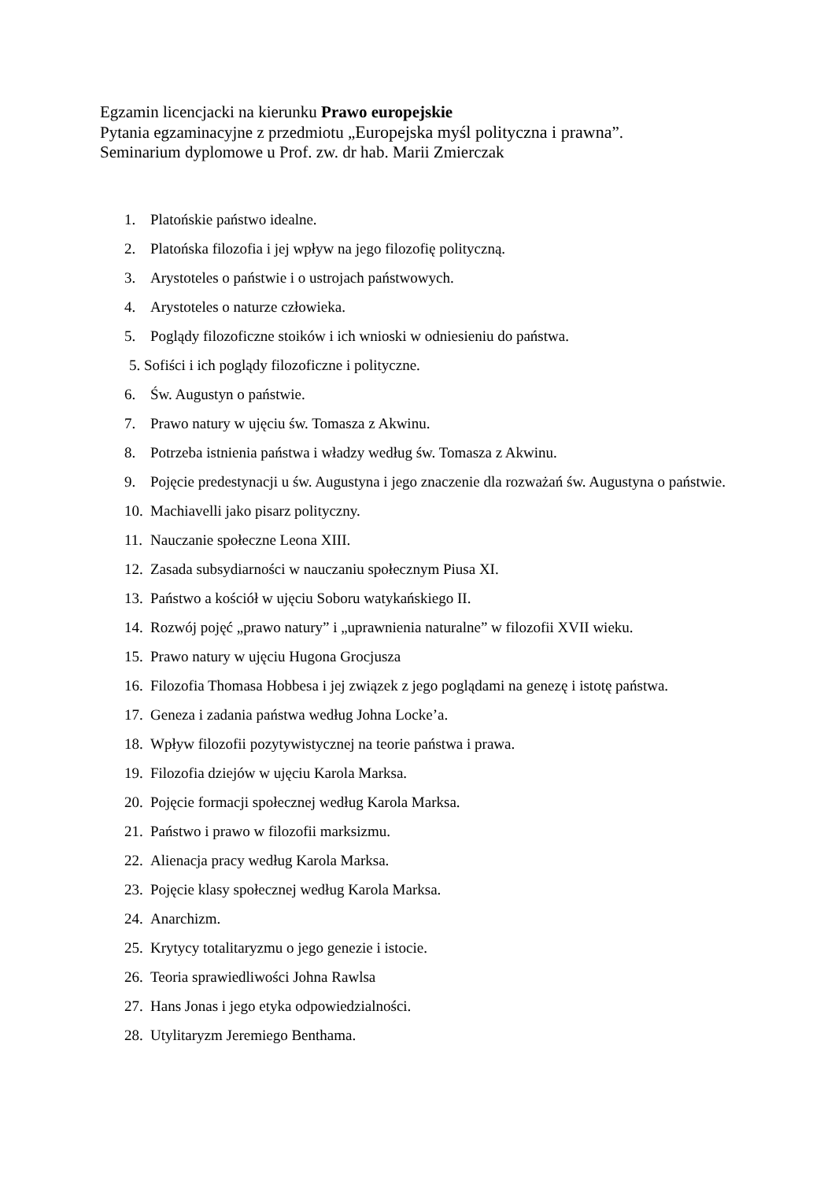Egzamin licencjacki na kierunku Prawo europejskie
Pytania egzaminacyjne z przedmiotu „Europejska myśl polityczna i prawna”.
Seminarium dyplomowe u Prof. zw. dr hab. Marii Zmierczak
1. Platońskie państwo idealne.
2. Platońska filozofia i jej wpływ na jego filozofię polityczną.
3. Arystoteles o państwie i o ustrojach państwowych.
4. Arystoteles o naturze człowieka.
5. Poglądy filozoficzne stoików i ich wnioski w odniesieniu do państwa.
5. Sofiści i ich poglądy filozoficzne i polityczne.
6. Św. Augustyn o państwie.
7. Prawo natury w ujęciu św. Tomasza z Akwinu.
8. Potrzeba istnienia państwa i władzy według św. Tomasza z Akwinu.
9. Pojęcie predestynacji u św. Augustyna i jego znaczenie dla rozważań św. Augustyna o państwie.
10. Machiavelli jako pisarz polityczny.
11. Nauczanie społeczne Leona XIII.
12. Zasada subsydiarności w nauczaniu społecznym Piusa XI.
13. Państwo a kościół w ujęciu Soboru watykańskiego II.
14. Rozwój pojęć „prawo natury” i „uprawnienia naturalne” w filozofii XVII wieku.
15. Prawo natury w ujęciu Hugona Grocjusza
16. Filozofia Thomasa Hobbesa i jej związek z jego poglądami na genezę i istotę państwa.
17. Geneza i zadania państwa według Johna Locke’a.
18. Wpływ filozofii pozytywistycznej na teorie państwa i prawa.
19. Filozofia dziejów w ujęciu Karola Marksa.
20. Pojęcie formacji społecznej według Karola Marksa.
21. Państwo i prawo w filozofii marksizmu.
22. Alienacja pracy według Karola Marksa.
23. Pojęcie klasy społecznej według Karola Marksa.
24. Anarchizm.
25. Krytycy totalitaryzmu o jego genezie i istocie.
26. Teoria sprawiedliwości Johna Rawlsa
27. Hans Jonas i jego etyka odpowiedzialności.
28. Utylitaryzm Jeremiego Benthama.